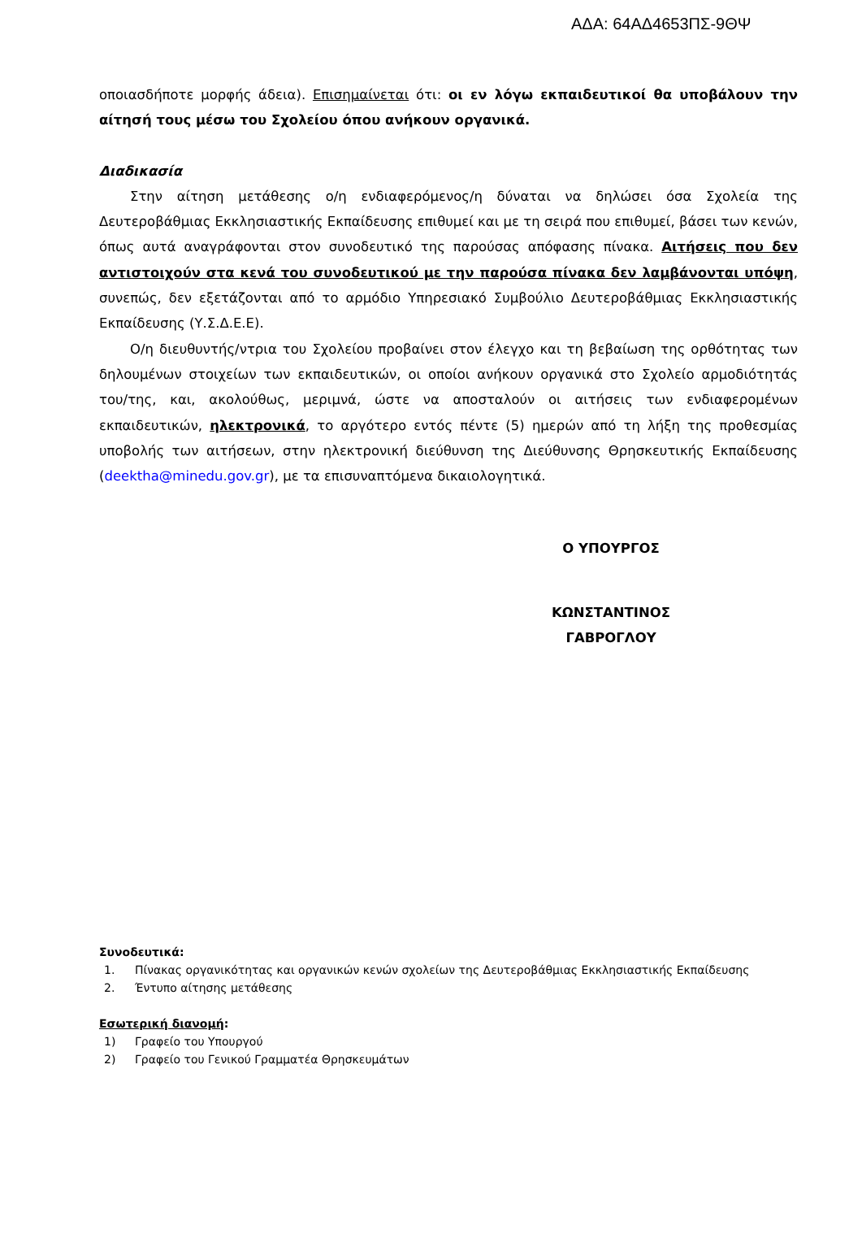ΑΔΑ: 64ΑΔ4653ΠΣ-9ΘΨ
οποιασδήποτε μορφής άδεια). Επισημαίνεται ότι: οι εν λόγω εκπαιδευτικοί θα υποβάλουν την αίτησή τους μέσω του Σχολείου όπου ανήκουν οργανικά.
Διαδικασία
Στην αίτηση μετάθεσης ο/η ενδιαφερόμενος/η δύναται να δηλώσει όσα Σχολεία της Δευτεροβάθμιας Εκκλησιαστικής Εκπαίδευσης επιθυμεί και με τη σειρά που επιθυμεί, βάσει των κενών, όπως αυτά αναγράφονται στον συνοδευτικό της παρούσας απόφασης πίνακα. Αιτήσεις που δεν αντιστοιχούν στα κενά του συνοδευτικού με την παρούσα πίνακα δεν λαμβάνονται υπόψη, συνεπώς, δεν εξετάζονται από το αρμόδιο Υπηρεσιακό Συμβούλιο Δευτεροβάθμιας Εκκλησιαστικής Εκπαίδευσης (Υ.Σ.Δ.Ε.Ε).
Ο/η διευθυντής/ντρια του Σχολείου προβαίνει στον έλεγχο και τη βεβαίωση της ορθότητας των δηλουμένων στοιχείων των εκπαιδευτικών, οι οποίοι ανήκουν οργανικά στο Σχολείο αρμοδιότητάς του/της, και, ακολούθως, μεριμνά, ώστε να αποσταλούν οι αιτήσεις των ενδιαφερομένων εκπαιδευτικών, ηλεκτρονικά, το αργότερο εντός πέντε (5) ημερών από τη λήξη της προθεσμίας υποβολής των αιτήσεων, στην ηλεκτρονική διεύθυνση της Διεύθυνσης Θρησκευτικής Εκπαίδευσης (deektha@minedu.gov.gr), με τα επισυναπτόμενα δικαιολογητικά.
Ο ΥΠΟΥΡΓΟΣ
ΚΩΝΣΤΑΝΤΙΝΟΣ ΓΑΒΡΟΓΛΟΥ
Συνοδευτικά:
1. Πίνακας οργανικότητας και οργανικών κενών σχολείων της Δευτεροβάθμιας Εκκλησιαστικής Εκπαίδευσης
2. Έντυπο αίτησης μετάθεσης
Εσωτερική διανομή:
1) Γραφείο του Υπουργού
2) Γραφείο του Γενικού Γραμματέα Θρησκευμάτων